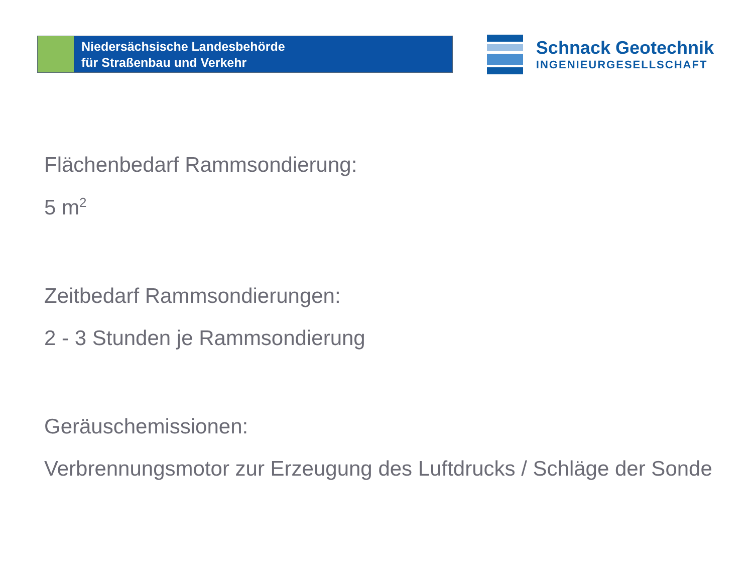Niedersächsische Landesbehörde
für Straßenbau und Verkehr
Schnack Geotechnik
INGENIEURGESELLSCHAFT
Flächenbedarf Rammsondierung:
5 m<sup>2</sup>
Zeitbedarf Rammsondierungen:
2 - 3 Stunden je Rammsondierung
Geräuschemissionen:
Verbrennungsmotor zur Erzeugung des Luftdrucks / Schläge der Sonde